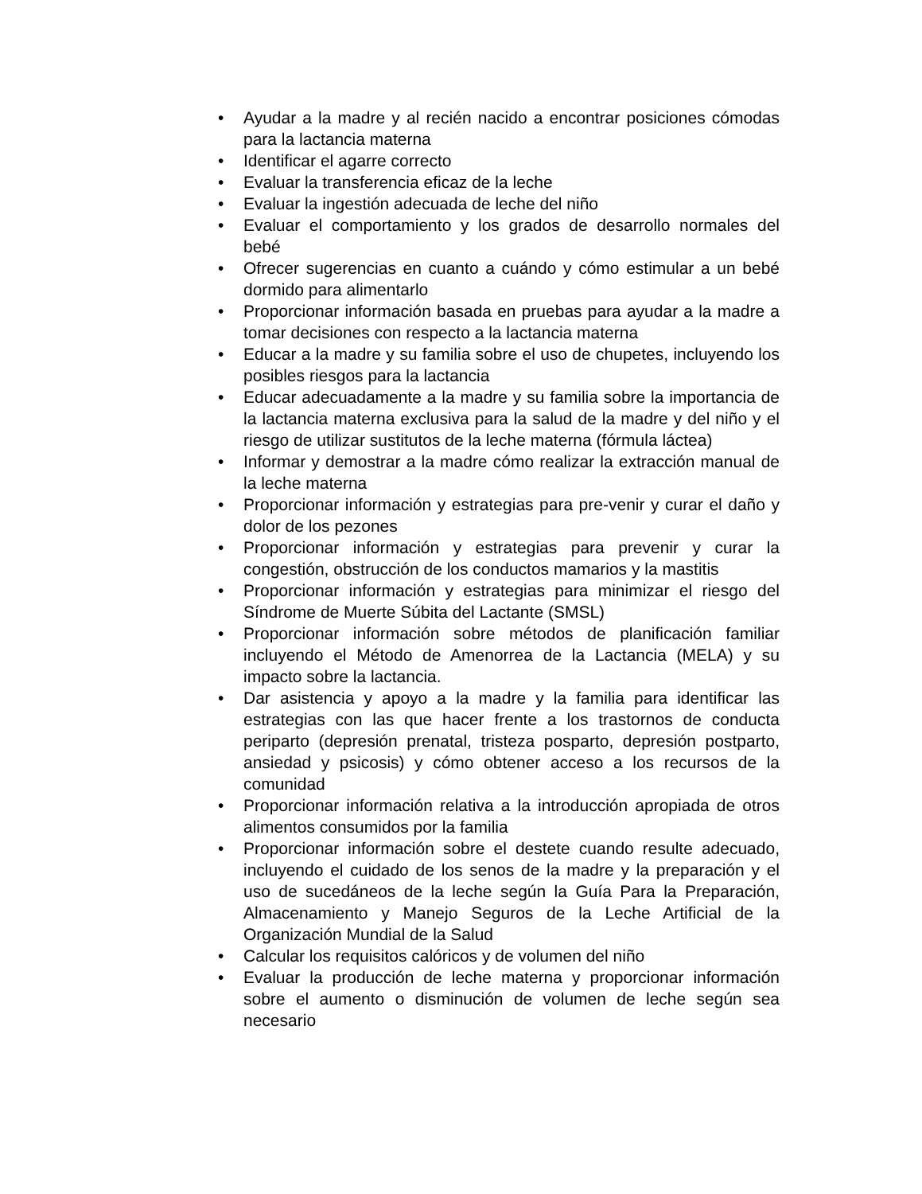• Ayudar a la madre y al recién nacido a encontrar posiciones cómodas para la lactancia materna
• Identificar el agarre correcto
• Evaluar la transferencia eficaz de la leche
• Evaluar la ingestión adecuada de leche del niño
• Evaluar el comportamiento y los grados de desarrollo normales del bebé
• Ofrecer sugerencias en cuanto a cuándo y cómo estimular a un bebé dormido para alimentarlo
• Proporcionar información basada en pruebas para ayudar a la madre a tomar decisiones con respecto a la lactancia materna
• Educar a la madre y su familia sobre el uso de chupetes, incluyendo los posibles riesgos para la lactancia
• Educar adecuadamente a la madre y su familia sobre la importancia de la lactancia materna exclusiva para la salud de la madre y del niño y el riesgo de utilizar sustitutos de la leche materna (fórmula láctea)
• Informar y demostrar a la madre cómo realizar la extracción manual de la leche materna
• Proporcionar información y estrategias para pre-venir y curar el daño y dolor de los pezones
• Proporcionar información y estrategias para prevenir y curar la congestión, obstrucción de los conductos mamarios y la mastitis
• Proporcionar información y estrategias para minimizar el riesgo del Síndrome de Muerte Súbita del Lactante (SMSL)
• Proporcionar información sobre métodos de planificación familiar incluyendo el Método de Amenorrea de la Lactancia (MELA) y su impacto sobre la lactancia.
• Dar asistencia y apoyo a la madre y la familia para identificar las estrategias con las que hacer frente a los trastornos de conducta periparto (depresión prenatal, tristeza posparto, depresión postparto, ansiedad y psicosis) y cómo obtener acceso a los recursos de la comunidad
• Proporcionar información relativa a la introducción apropiada de otros alimentos consumidos por la familia
• Proporcionar información sobre el destete cuando resulte adecuado, incluyendo el cuidado de los senos de la madre y la preparación y el uso de sucedáneos de la leche según la Guía Para la Preparación, Almacenamiento y Manejo Seguros de la Leche Artificial de la Organización Mundial de la Salud
• Calcular los requisitos calóricos y de volumen del niño
• Evaluar la producción de leche materna y proporcionar información sobre el aumento o disminución de volumen de leche según sea necesario